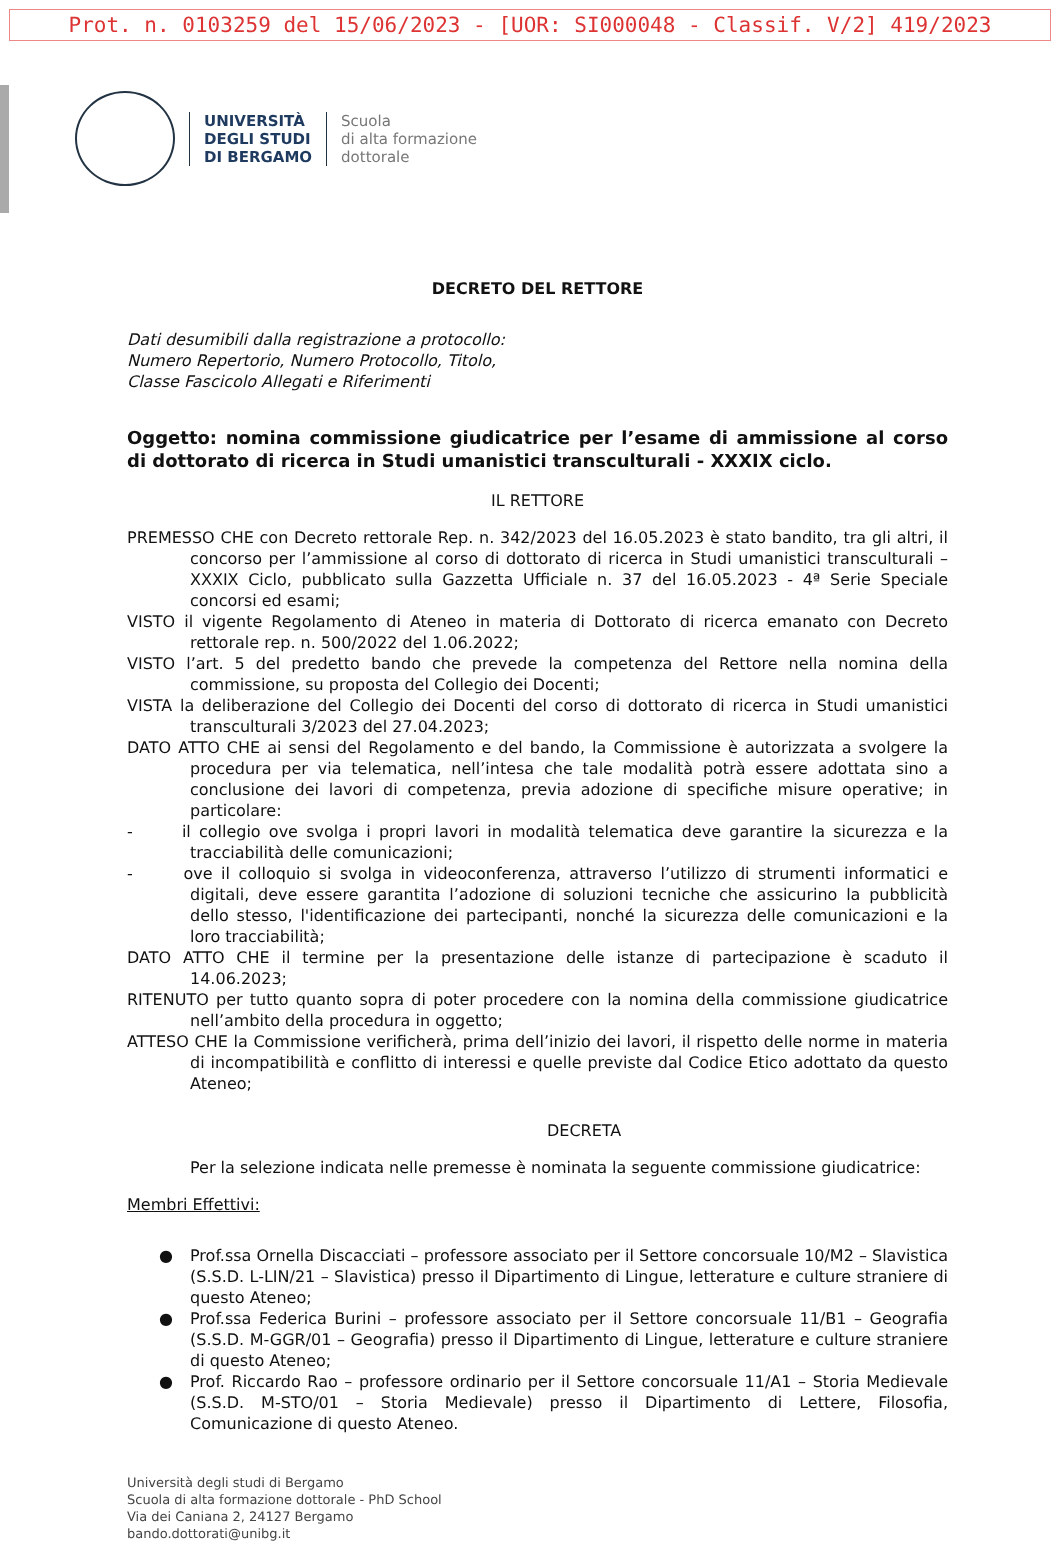Prot. n. 0103259 del 15/06/2023 - [UOR: SI000048 - Classif. V/2] 419/2023
UNIVERSITÀ
DEGLI STUDI
DI BERGAMO
Scuola
di alta formazione
dottorale
DECRETO DEL RETTORE
Dati desumibili dalla registrazione a protocollo:
Numero Repertorio, Numero Protocollo, Titolo,
Classe Fascicolo Allegati e Riferimenti
Oggetto: nomina commissione giudicatrice per l’esame di ammissione al corso di dottorato di ricerca in Studi umanistici transculturali - XXXIX ciclo.
IL RETTORE
PREMESSO CHE con Decreto rettorale Rep. n. 342/2023 del 16.05.2023 è stato bandito, tra gli altri, il concorso per l’ammissione al corso di dottorato di ricerca in Studi umanistici transculturali – XXXIX Ciclo, pubblicato sulla Gazzetta Ufficiale n. 37 del 16.05.2023 - 4ª Serie Speciale concorsi ed esami;
VISTO il vigente Regolamento di Ateneo in materia di Dottorato di ricerca emanato con Decreto rettorale rep. n. 500/2022 del 1.06.2022;
VISTO l’art. 5 del predetto bando che prevede la competenza del Rettore nella nomina della commissione, su proposta del Collegio dei Docenti;
VISTA la deliberazione del Collegio dei Docenti del corso di dottorato di ricerca in Studi umanistici transculturali 3/2023 del 27.04.2023;
DATO ATTO CHE ai sensi del Regolamento e del bando, la Commissione è autorizzata a svolgere la procedura per via telematica, nell’intesa che tale modalità potrà essere adottata sino a conclusione dei lavori di competenza, previa adozione di specifiche misure operative; in particolare:
- il collegio ove svolga i propri lavori in modalità telematica deve garantire la sicurezza e la tracciabilità delle comunicazioni;
- ove il colloquio si svolga in videoconferenza, attraverso l’utilizzo di strumenti informatici e digitali, deve essere garantita l’adozione di soluzioni tecniche che assicurino la pubblicità dello stesso, l'identificazione dei partecipanti, nonché la sicurezza delle comunicazioni e la loro tracciabilità;
DATO ATTO CHE il termine per la presentazione delle istanze di partecipazione è scaduto il 14.06.2023;
RITENUTO per tutto quanto sopra di poter procedere con la nomina della commissione giudicatrice nell’ambito della procedura in oggetto;
ATTESO CHE la Commissione verificherà, prima dell’inizio dei lavori, il rispetto delle norme in materia di incompatibilità e conflitto di interessi e quelle previste dal Codice Etico adottato da questo Ateneo;
DECRETA
Per la selezione indicata nelle premesse è nominata la seguente commissione giudicatrice:
Membri Effettivi:
● Prof.ssa Ornella Discacciati – professore associato per il Settore concorsuale 10/M2 – Slavistica (S.S.D. L-LIN/21 – Slavistica) presso il Dipartimento di Lingue, letterature e culture straniere di questo Ateneo;
● Prof.ssa Federica Burini – professore associato per il Settore concorsuale 11/B1 – Geografia (S.S.D. M-GGR/01 – Geografia) presso il Dipartimento di Lingue, letterature e culture straniere di questo Ateneo;
● Prof. Riccardo Rao – professore ordinario per il Settore concorsuale 11/A1 – Storia Medievale (S.S.D. M-STO/01 – Storia Medievale) presso il Dipartimento di Lettere, Filosofia, Comunicazione di questo Ateneo.
Università degli studi di Bergamo
Scuola di alta formazione dottorale - PhD School
Via dei Caniana 2, 24127 Bergamo
bando.dottorati@unibg.it